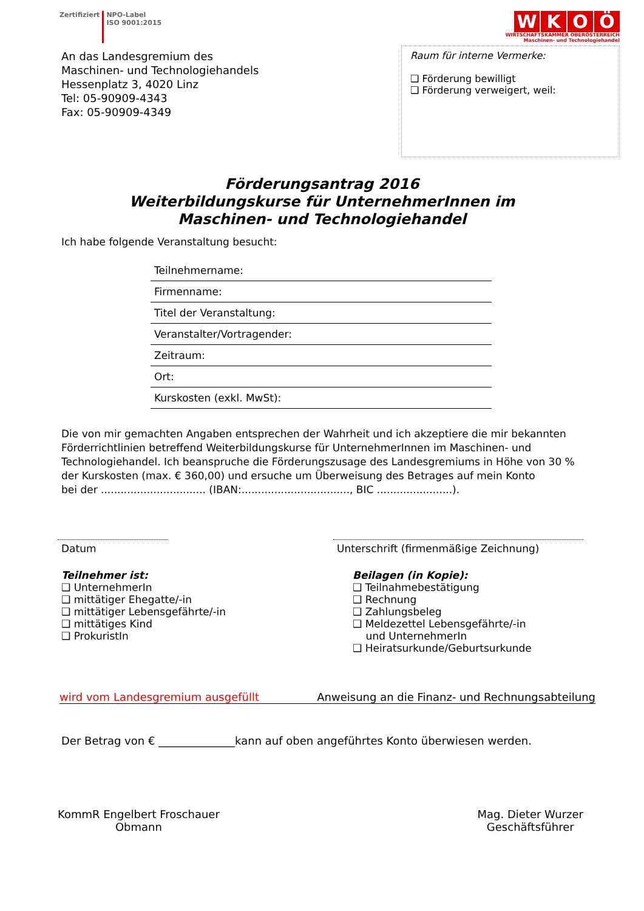Zertifiziert NPO-Label
ISO 9001:2015
WKOÖ
WIRTSCHAFTSKAMMER OBERÖSTERREICH
Maschinen- und Technologiehandel
An das Landesgremium des
Maschinen- und Technologiehandels
Hessenplatz 3, 4020 Linz
Tel: 05-90909-4343
Fax: 05-90909-4349
Raum für interne Vermerke:
❑ Förderung bewilligt
❑ Förderung verweigert, weil:
Förderungsantrag 2016
Weiterbildungskurse für UnternehmerInnen im
Maschinen- und Technologiehandel
Ich habe folgende Veranstaltung besucht:
| Teilnehmername: |
| Firmenname: |
| Titel der Veranstaltung: |
| Veranstalter/Vortragender: |
| Zeitraum: |
| Ort: |
| Kurskosten (exkl. MwSt): |
Die von mir gemachten Angaben entsprechen der Wahrheit und ich akzeptiere die mir bekannten Förderrichtlinien betreffend Weiterbildungskurse für UnternehmerInnen im Maschinen- und Technologiehandel. Ich beanspruche die Förderungszusage des Landesgremiums in Höhe von 30 % der Kurskosten (max. € 360,00) und ersuche um Überweisung des Betrages auf mein Konto
bei der ................................ (IBAN:................................., BIC .......................).
Datum Unterschrift (firmenmäßige Zeichnung)
Teilnehmer ist:
❑ UnternehmerIn
❑ mittätiger Ehegatte/-in
❑ mittätiger Lebensgefährte/-in
❑ mittätiges Kind
❑ ProkuristIn
Beilagen (in Kopie):
❑ Teilnahmebestätigung
❑ Rechnung
❑ Zahlungsbeleg
❑ Meldezettel Lebensgefährte/-in
und UnternehmerIn
❑ Heiratsurkunde/Geburtsurkunde
wird vom Landesgremium ausgefüllt Anweisung an die Finanz- und Rechnungsabteilung
Der Betrag von € ______________kann auf oben angeführtes Konto überwiesen werden.
KommR Engelbert Froschauer
Obmann
Mag. Dieter Wurzer
Geschäftsführer